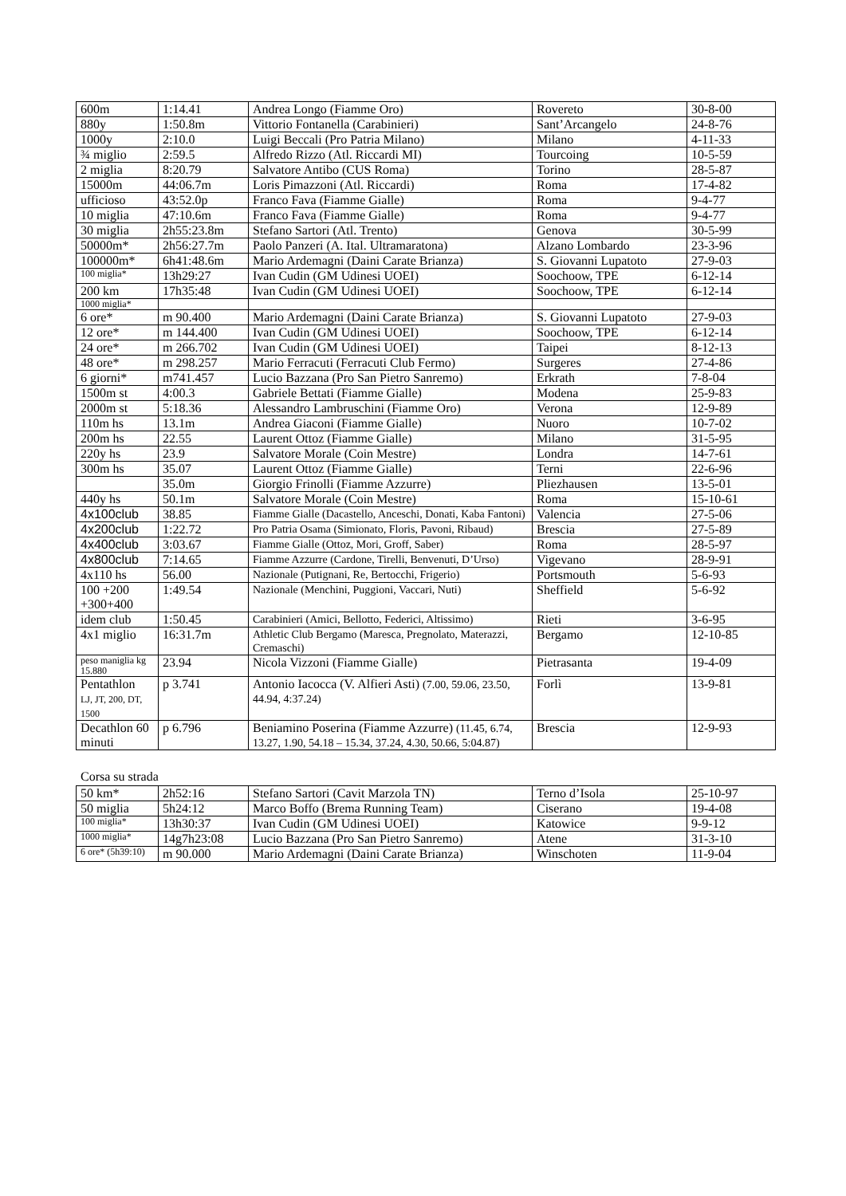| 600m | 1:14.41 | Andrea Longo (Fiamme Oro) | Rovereto | 30-8-00 |
| 880y | 1:50.8m | Vittorio Fontanella (Carabinieri) | Sant’Arcangelo | 24-8-76 |
| 1000y | 2:10.0 | Luigi Beccali (Pro Patria Milano) | Milano | 4-11-33 |
| ¾ miglio | 2:59.5 | Alfredo Rizzo (Atl. Riccardi MI) | Tourcoing | 10-5-59 |
| 2 miglia | 8:20.79 | Salvatore Antibo (CUS Roma) | Torino | 28-5-87 |
| 15000m | 44:06.7m | Loris Pimazzoni (Atl. Riccardi) | Roma | 17-4-82 |
| ufficioso | 43:52.0p | Franco Fava (Fiamme Gialle) | Roma | 9-4-77 |
| 10 miglia | 47:10.6m | Franco Fava (Fiamme Gialle) | Roma | 9-4-77 |
| 30 miglia | 2h55:23.8m | Stefano Sartori (Atl. Trento) | Genova | 30-5-99 |
| 50000m* | 2h56:27.7m | Paolo Panzeri (A. Ital. Ultramaratona) | Alzano Lombardo | 23-3-96 |
| 100000m* | 6h41:48.6m | Mario Ardemagni (Daini Carate Brianza) | S. Giovanni Lupatoto | 27-9-03 |
| 100 miglia* | 13h29:27 | Ivan Cudin (GM Udinesi UOEI) | Soochoow, TPE | 6-12-14 |
| 200 km | 17h35:48 | Ivan Cudin (GM Udinesi UOEI) | Soochoow, TPE | 6-12-14 |
| 1000 miglia* | | | | |
| 6 ore* | m 90.400 | Mario Ardemagni (Daini Carate Brianza) | S. Giovanni Lupatoto | 27-9-03 |
| 12 ore* | m 144.400 | Ivan Cudin (GM Udinesi UOEI) | Soochoow, TPE | 6-12-14 |
| 24 ore* | m 266.702 | Ivan Cudin (GM Udinesi UOEI) | Taipei | 8-12-13 |
| 48 ore* | m 298.257 | Mario Ferracuti (Ferracuti Club Fermo) | Surgeres | 27-4-86 |
| 6 giorni* | m741.457 | Lucio Bazzana (Pro San Pietro Sanremo) | Erkrath | 7-8-04 |
| 1500m st | 4:00.3 | Gabriele Bettati (Fiamme Gialle) | Modena | 25-9-83 |
| 2000m st | 5:18.36 | Alessandro Lambruschini (Fiamme Oro) | Verona | 12-9-89 |
| 110m hs | 13.1m | Andrea Giaconi (Fiamme Gialle) | Nuoro | 10-7-02 |
| 200m hs | 22.55 | Laurent Ottoz (Fiamme Gialle) | Milano | 31-5-95 |
| 220y hs | 23.9 | Salvatore Morale (Coin Mestre) | Londra | 14-7-61 |
| 300m hs | 35.07 | Laurent Ottoz (Fiamme Gialle) | Terni | 22-6-96 |
| | 35.0m | Giorgio Frinolli (Fiamme Azzurre) | Pliezhausen | 13-5-01 |
| 440y hs | 50.1m | Salvatore Morale (Coin Mestre) | Roma | 15-10-61 |
| 4x100club | 38.85 | Fiamme Gialle (Dacastello, Anceschi, Donati, Kaba Fantoni) | Valencia | 27-5-06 |
| 4x200club | 1:22.72 | Pro Patria Osama (Simionato, Floris, Pavoni, Ribaud) | Brescia | 27-5-89 |
| 4x400club | 3:03.67 | Fiamme Gialle (Ottoz, Mori, Groff, Saber) | Roma | 28-5-97 |
| 4x800club | 7:14.65 | Fiamme Azzurre (Cardone, Tirelli, Benvenuti, D’Urso) | Vigevano | 28-9-91 |
| 4x110 hs | 56.00 | Nazionale (Putignani, Re, Bertocchi, Frigerio) | Portsmouth | 5-6-93 |
| 100 +200 +300+400 | 1:49.54 | Nazionale (Menchini, Puggioni, Vaccari, Nuti) | Sheffield | 5-6-92 |
| idem club | 1:50.45 | Carabinieri (Amici, Bellotto, Federici, Altissimo) | Rieti | 3-6-95 |
| 4x1 miglio | 16:31.7m | Athletic Club Bergamo (Maresca, Pregnolato, Materazzi, Cremaschi) | Bergamo | 12-10-85 |
| peso maniglia kg 15.880 | 23.94 | Nicola Vizzoni (Fiamme Gialle) | Pietrasanta | 19-4-09 |
| Pentathlon LJ, JT, 200, DT, 1500 | p 3.741 | Antonio Iacocca (V. Alfieri Asti) (7.00, 59.06, 23.50, 44.94, 4:37.24) | Forlì | 13-9-81 |
| Decathlon 60 minuti | p 6.796 | Beniamino Poserina (Fiamme Azzurre) (11.45, 6.74, 13.27, 1.90, 54.18 – 15.34, 37.24, 4.30, 50.66, 5:04.87) | Brescia | 12-9-93 |
Corsa su strada
| 50 km* | 2h52:16 | Stefano Sartori (Cavit Marzola TN) | Terno d’Isola | 25-10-97 |
| 50 miglia | 5h24:12 | Marco Boffo (Brema Running Team) | Ciserano | 19-4-08 |
| 100 miglia* | 13h30:37 | Ivan Cudin (GM Udinesi UOEI) | Katowice | 9-9-12 |
| 1000 miglia* | 14g7h23:08 | Lucio Bazzana (Pro San Pietro Sanremo) | Atene | 31-3-10 |
| 6 ore* (5h39:10) | m 90.000 | Mario Ardemagni (Daini Carate Brianza) | Winschoten | 11-9-04 |